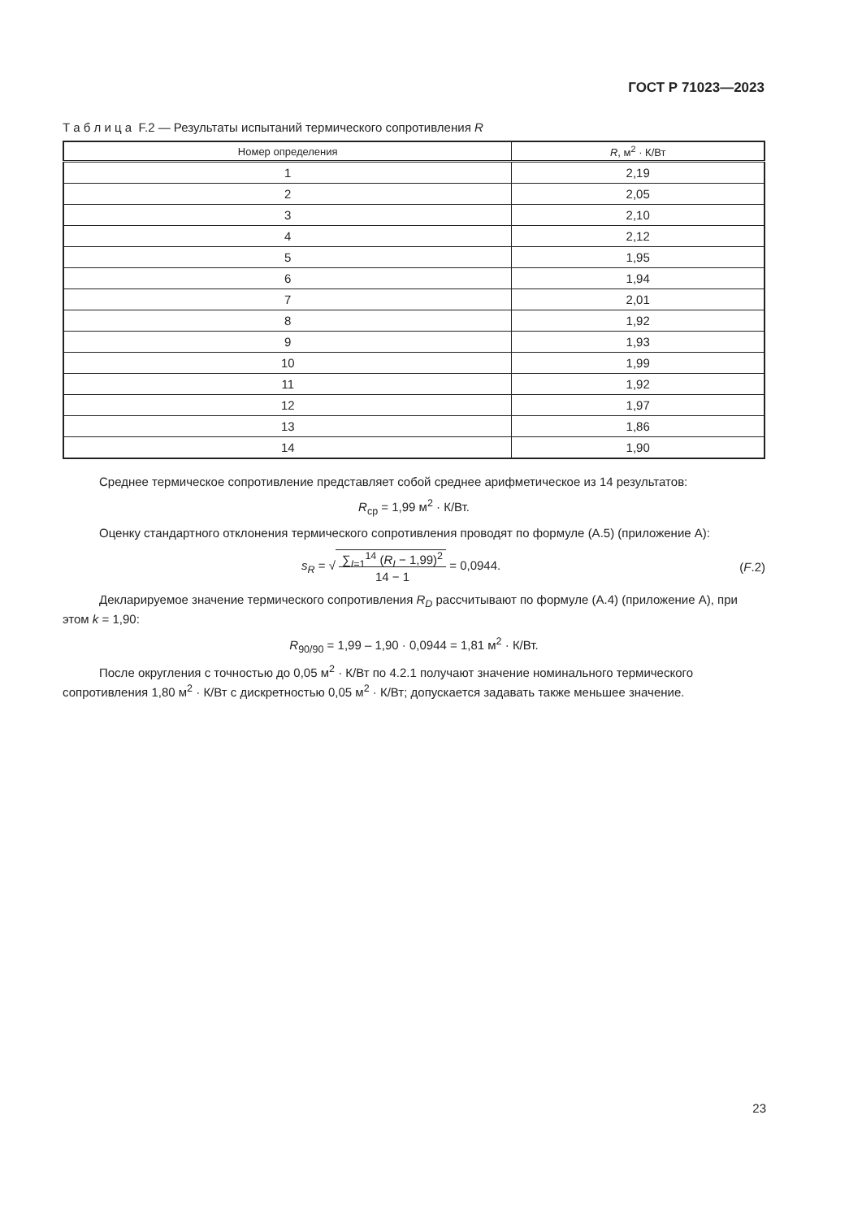ГОСТ Р 71023—2023
Т а б л и ц а F.2 — Результаты испытаний термического сопротивления R
| Номер определения | R , м<sup>2</sup> · К/Вт |
| --- | --- |
| 1 | 2,19 |
| 2 | 2,05 |
| 3 | 2,10 |
| 4 | 2,12 |
| 5 | 1,95 |
| 6 | 1,94 |
| 7 | 2,01 |
| 8 | 1,92 |
| 9 | 1,93 |
| 10 | 1,99 |
| 11 | 1,92 |
| 12 | 1,97 |
| 13 | 1,86 |
| 14 | 1,90 |
Среднее термическое сопротивление представляет собой среднее арифметическое из 14 результатов:
R<sub>ср</sub> = 1,99 м<sup>2</sup> · К/Вт.
Оценку стандартного отклонения термического сопротивления проводят по формуле (А.5) (приложение А):
s<sub>R</sub> = √ ∑<sub>I=1</sub><sup>14</sup> (R<sub>I</sub> − 1,99)<sup>2</sup>
14 − 1 = 0,0944. (F.2)
Декларируемое значение термического сопротивления R<sub>D</sub> рассчитывают по формуле (А.4) (приложение А), при этом k = 1,90:
R<sub>90/90</sub> = 1,99 – 1,90 · 0,0944 = 1,81 м<sup>2</sup> · К/Вт.
После округления с точностью до 0,05 м<sup>2</sup> · К/Вт по 4.2.1 получают значение номинального термического сопротивления 1,80 м<sup>2</sup> · К/Вт с дискретностью 0,05 м<sup>2</sup> · К/Вт; допускается задавать также меньшее значение.
23